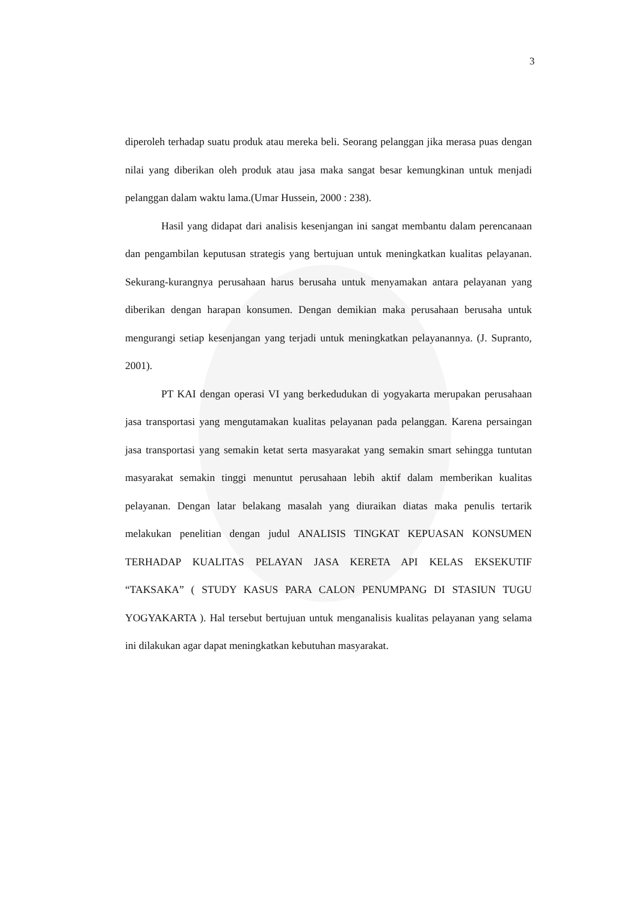3
diperoleh terhadap suatu produk atau mereka beli. Seorang pelanggan jika merasa puas dengan nilai yang diberikan oleh produk atau jasa maka sangat besar kemungkinan untuk menjadi pelanggan dalam waktu lama.(Umar Hussein, 2000 : 238).
Hasil yang didapat dari analisis kesenjangan ini sangat membantu dalam perencanaan dan pengambilan keputusan strategis yang bertujuan untuk meningkatkan kualitas pelayanan. Sekurang-kurangnya perusahaan harus berusaha untuk menyamakan antara pelayanan yang diberikan dengan harapan konsumen. Dengan demikian maka perusahaan berusaha untuk mengurangi setiap kesenjangan yang terjadi untuk meningkatkan pelayanannya. (J. Supranto, 2001).
PT KAI dengan operasi VI yang berkedudukan di yogyakarta merupakan perusahaan jasa transportasi yang mengutamakan kualitas pelayanan pada pelanggan. Karena persaingan jasa transportasi yang semakin ketat serta masyarakat yang semakin smart sehingga tuntutan masyarakat semakin tinggi menuntut perusahaan lebih aktif dalam memberikan kualitas pelayanan. Dengan latar belakang masalah yang diuraikan diatas maka penulis tertarik melakukan penelitian dengan judul ANALISIS TINGKAT KEPUASAN KONSUMEN TERHADAP KUALITAS PELAYAN JASA KERETA API KELAS EKSEKUTIF “TAKSAKA” ( STUDY KASUS PARA CALON PENUMPANG DI STASIUN TUGU YOGYAKARTA ). Hal tersebut bertujuan untuk menganalisis kualitas pelayanan yang selama ini dilakukan agar dapat meningkatkan kebutuhan masyarakat.